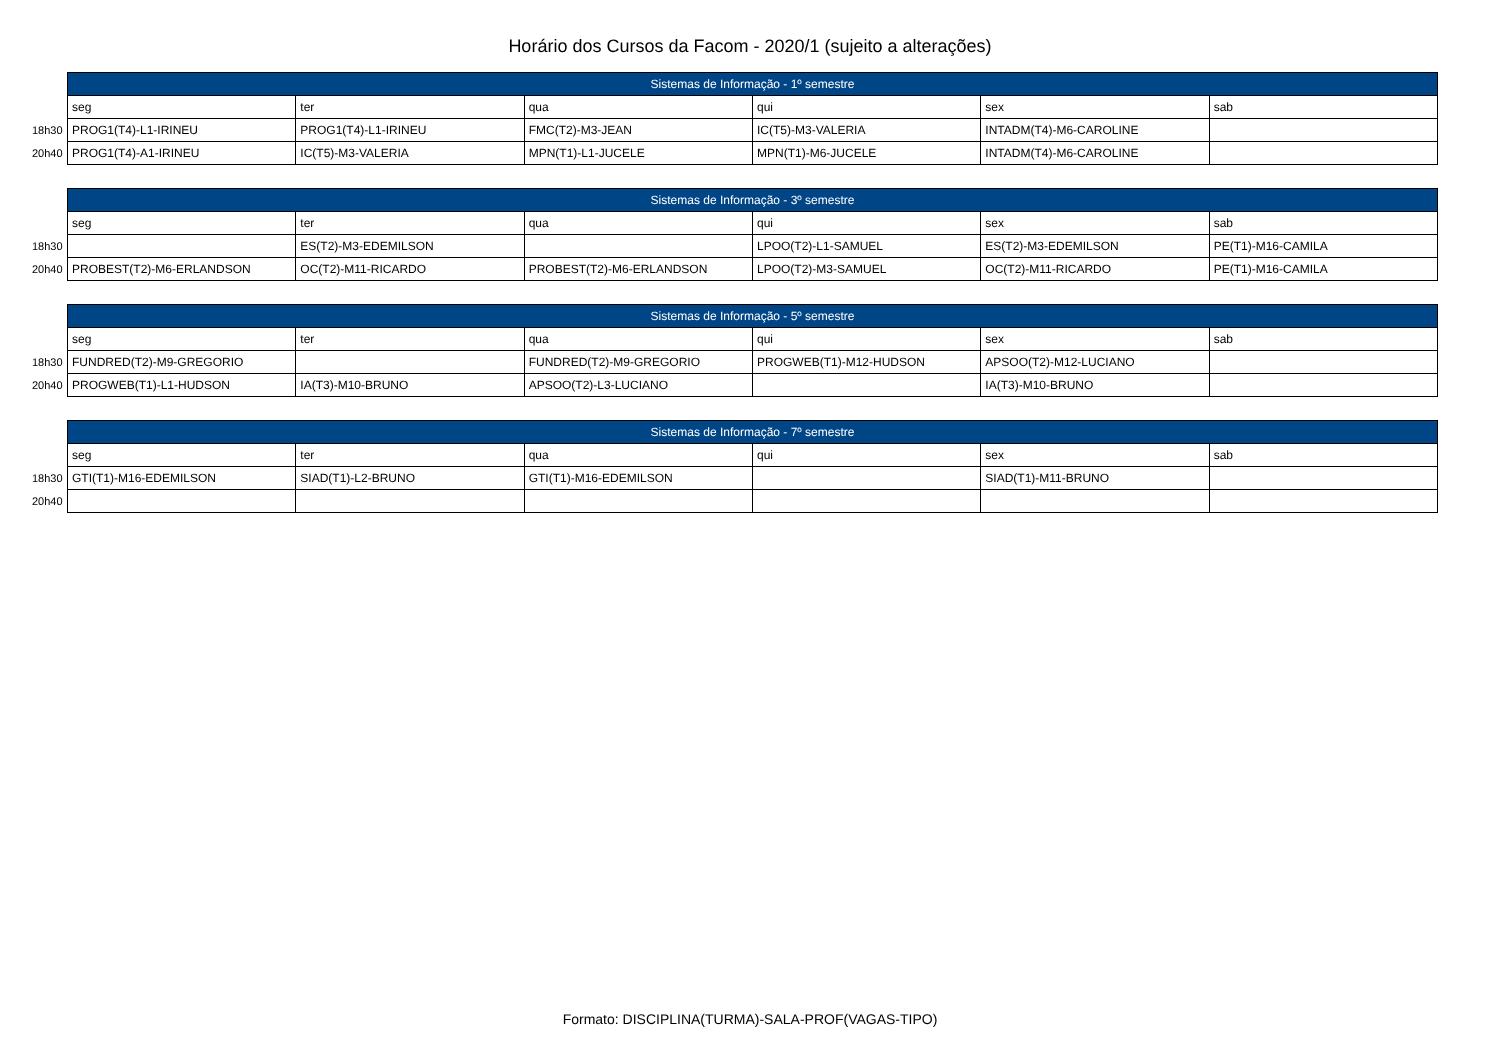Horário dos Cursos da Facom - 2020/1 (sujeito a alterações)
| | Sistemas de Informação - 1º semestre | | | | | |
| | seg | ter | qua | qui | sex | sab |
| 18h30 | PROG1(T4)-L1-IRINEU | PROG1(T4)-L1-IRINEU | FMC(T2)-M3-JEAN | IC(T5)-M3-VALERIA | INTADM(T4)-M6-CAROLINE | |
| 20h40 | PROG1(T4)-A1-IRINEU | IC(T5)-M3-VALERIA | MPN(T1)-L1-JUCELE | MPN(T1)-M6-JUCELE | INTADM(T4)-M6-CAROLINE | |
| | Sistemas de Informação - 3º semestre | | | | | |
| | seg | ter | qua | qui | sex | sab |
| 18h30 | | ES(T2)-M3-EDEMILSON | | LPOO(T2)-L1-SAMUEL | ES(T2)-M3-EDEMILSON | PE(T1)-M16-CAMILA |
| 20h40 | PROBEST(T2)-M6-ERLANDSON | OC(T2)-M11-RICARDO | PROBEST(T2)-M6-ERLANDSON | LPOO(T2)-M3-SAMUEL | OC(T2)-M11-RICARDO | PE(T1)-M16-CAMILA |
| | Sistemas de Informação - 5º semestre | | | | | |
| | seg | ter | qua | qui | sex | sab |
| 18h30 | FUNDRED(T2)-M9-GREGORIO | | FUNDRED(T2)-M9-GREGORIO | PROGWEB(T1)-M12-HUDSON | APSOO(T2)-M12-LUCIANO | |
| 20h40 | PROGWEB(T1)-L1-HUDSON | IA(T3)-M10-BRUNO | APSOO(T2)-L3-LUCIANO | | IA(T3)-M10-BRUNO | |
| | Sistemas de Informação - 7º semestre | | | | | |
| | seg | ter | qua | qui | sex | sab |
| 18h30 | GTI(T1)-M16-EDEMILSON | SIAD(T1)-L2-BRUNO | GTI(T1)-M16-EDEMILSON | | SIAD(T1)-M11-BRUNO | |
| 20h40 | | | | | | |
Formato: DISCIPLINA(TURMA)-SALA-PROF(VAGAS-TIPO)